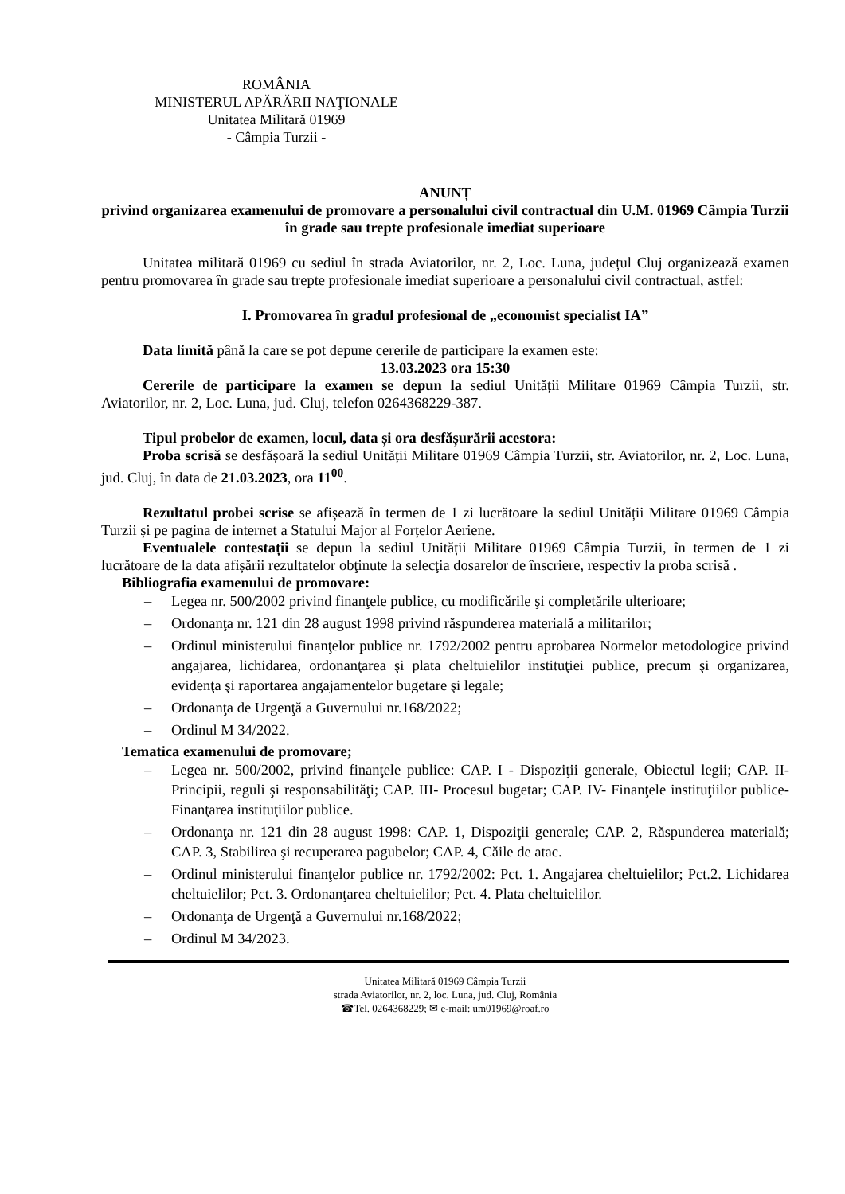ROMÂNIA
MINISTERUL APĂRĂRII NAŢIONALE
Unitatea Militară 01969
- Câmpia Turzii -
ANUNȚ
privind organizarea examenului de promovare a personalului civil contractual din U.M. 01969 Câmpia Turzii în grade sau trepte profesionale imediat superioare
Unitatea militară 01969 cu sediul în strada Aviatorilor, nr. 2, Loc. Luna, județul Cluj organizează examen pentru promovarea în grade sau trepte profesionale imediat superioare a personalului civil contractual, astfel:
I. Promovarea în gradul profesional de „economist specialist IA”
Data limită până la care se pot depune cererile de participare la examen este:
13.03.2023 ora 15:30
Cererile de participare la examen se depun la sediul Unității Militare 01969 Câmpia Turzii, str. Aviatorilor, nr. 2, Loc. Luna, jud. Cluj, telefon 0264368229-387.
Tipul probelor de examen, locul, data și ora desfășurării acestora:
Proba scrisă se desfășoară la sediul Unității Militare 01969 Câmpia Turzii, str. Aviatorilor, nr. 2, Loc. Luna, jud. Cluj, în data de 21.03.2023, ora 11<sup>00</sup>.
Rezultatul probei scrise se afișează în termen de 1 zi lucrătoare la sediul Unității Militare 01969 Câmpia Turzii și pe pagina de internet a Statului Major al Forțelor Aeriene.
Eventualele contestații se depun la sediul Unității Militare 01969 Câmpia Turzii, în termen de 1 zi lucrătoare de la data afișării rezultatelor obţinute la selecţia dosarelor de înscriere, respectiv la proba scrisă .
Bibliografia examenului de promovare:
– Legea nr. 500/2002 privind finanţele publice, cu modificările şi completările ulterioare;
– Ordonanţa nr. 121 din 28 august 1998 privind răspunderea materială a militarilor;
– Ordinul ministerului finanţelor publice nr. 1792/2002 pentru aprobarea Normelor metodologice privind angajarea, lichidarea, ordonanţarea şi plata cheltuielilor instituţiei publice, precum şi organizarea, evidenţa şi raportarea angajamentelor bugetare şi legale;
– Ordonanţa de Urgenţă a Guvernului nr.168/2022;
– Ordinul M 34/2022.
Tematica examenului de promovare;
– Legea nr. 500/2002, privind finanţele publice: CAP. I - Dispoziţii generale, Obiectul legii; CAP. II- Principii, reguli şi responsabilităţi; CAP. III- Procesul bugetar; CAP. IV- Finanţele instituţiilor publice- Finanţarea instituţiilor publice.
– Ordonanţa nr. 121 din 28 august 1998: CAP. 1, Dispoziţii generale; CAP. 2, Răspunderea materială; CAP. 3, Stabilirea şi recuperarea pagubelor; CAP. 4, Căile de atac.
– Ordinul ministerului finanţelor publice nr. 1792/2002: Pct. 1. Angajarea cheltuielilor; Pct.2. Lichidarea cheltuielilor; Pct. 3. Ordonanţarea cheltuielilor; Pct. 4. Plata cheltuielilor.
– Ordonanţa de Urgenţă a Guvernului nr.168/2022;
– Ordinul M 34/2023.
Unitatea Militară 01969 Câmpia Turzii
strada Aviatorilor, nr. 2, loc. Luna, jud. Cluj, România
☎Tel. 0264368229; ✉ e-mail: um01969@roaf.ro